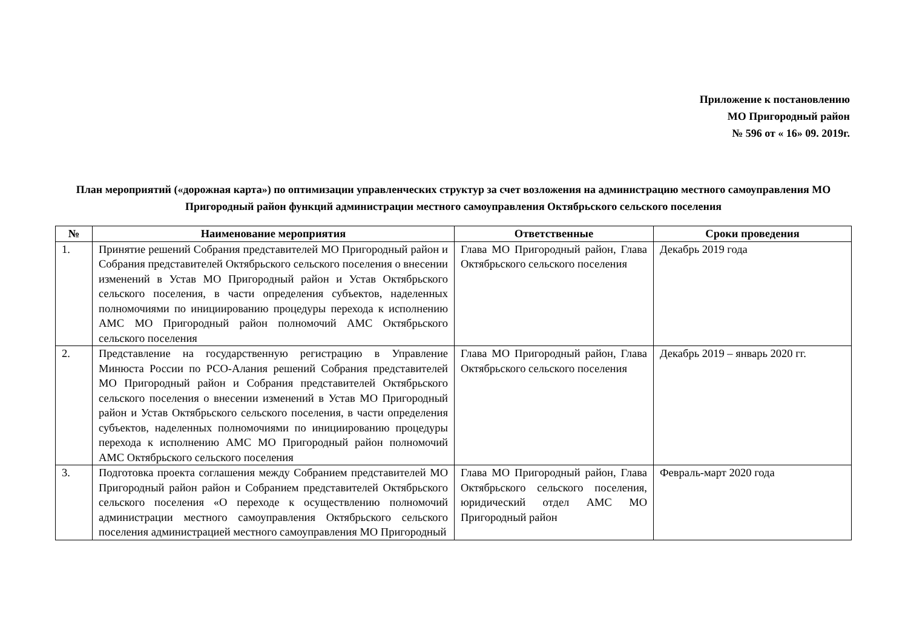Приложение к постановлению
МО Пригородный район
№ 596 от « 16» 09. 2019г.
План мероприятий («дорожная карта») по оптимизации управленческих структур за счет возложения на администрацию местного самоуправления МО Пригородный район функций администрации местного самоуправления Октябрьского сельского поселения
| № | Наименование мероприятия | Ответственные | Сроки проведения |
| --- | --- | --- | --- |
| 1. | Принятие решений Собрания представителей МО Пригородный район и Собрания представителей Октябрьского сельского поселения о внесении изменений в Устав МО Пригородный район и Устав Октябрьского сельского поселения, в части определения субъектов, наделенных полномочиями по инициированию процедуры перехода к исполнению АМС МО Пригородный район полномочий АМС Октябрьского сельского поселения | Глава МО Пригородный район, Глава Октябрьского сельского поселения | Декабрь 2019 года |
| 2. | Представление на государственную регистрацию в Управление Минюста России по РСО-Алания решений Собрания представителей МО Пригородный район и Собрания представителей Октябрьского сельского поселения о внесении изменений в Устав МО Пригородный район и Устав Октябрьского сельского поселения, в части определения субъектов, наделенных полномочиями по инициированию процедуры перехода к исполнению АМС МО Пригородный район полномочий АМС Октябрьского сельского поселения | Глава МО Пригородный район, Глава Октябрьского сельского поселения | Декабрь 2019 – январь 2020 гг. |
| 3. | Подготовка проекта соглашения между Собранием представителей МО Пригородный район район и Собранием представителей Октябрьского сельского поселения «О переходе к осуществлению полномочий администрации местного самоуправления Октябрьского сельского поселения администрацией местного самоуправления МО Пригородный | Глава МО Пригородный район, Глава Октябрьского сельского поселения, юридический отдел АМС МО Пригородный район | Февраль-март 2020 года |